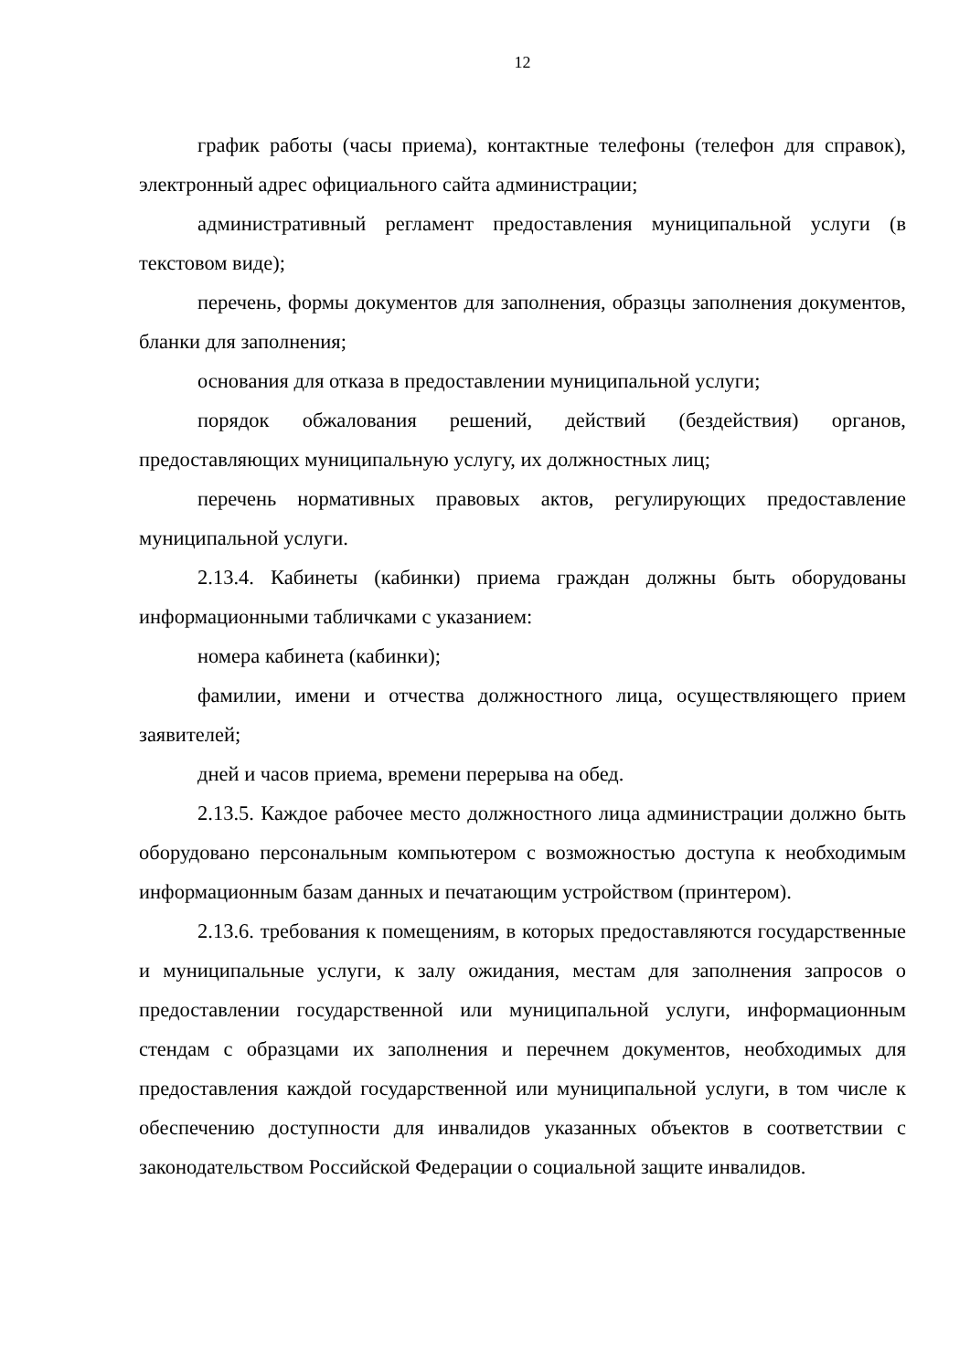12
график работы (часы приема), контактные телефоны (телефон для справок), электронный адрес официального сайта администрации;
административный регламент предоставления муниципальной услуги (в текстовом виде);
перечень, формы документов для заполнения, образцы заполнения документов, бланки для заполнения;
основания для отказа в предоставлении муниципальной услуги;
порядок обжалования решений, действий (бездействия) органов, предоставляющих муниципальную услугу, их должностных лиц;
перечень нормативных правовых актов, регулирующих предоставление муниципальной услуги.
2.13.4. Кабинеты (кабинки) приема граждан должны быть оборудованы информационными табличками с указанием:
номера кабинета (кабинки);
фамилии, имени и отчества должностного лица, осуществляющего прием заявителей;
дней и часов приема, времени перерыва на обед.
2.13.5. Каждое рабочее место должностного лица администрации должно быть оборудовано персональным компьютером с возможностью доступа к необходимым информационным базам данных и печатающим устройством (принтером).
2.13.6. требования к помещениям, в которых предоставляются государственные и муниципальные услуги, к залу ожидания, местам для заполнения запросов о предоставлении государственной или муниципальной услуги, информационным стендам с образцами их заполнения и перечнем документов, необходимых для предоставления каждой государственной или муниципальной услуги, в том числе к обеспечению доступности для инвалидов указанных объектов в соответствии с законодательством Российской Федерации о социальной защите инвалидов.